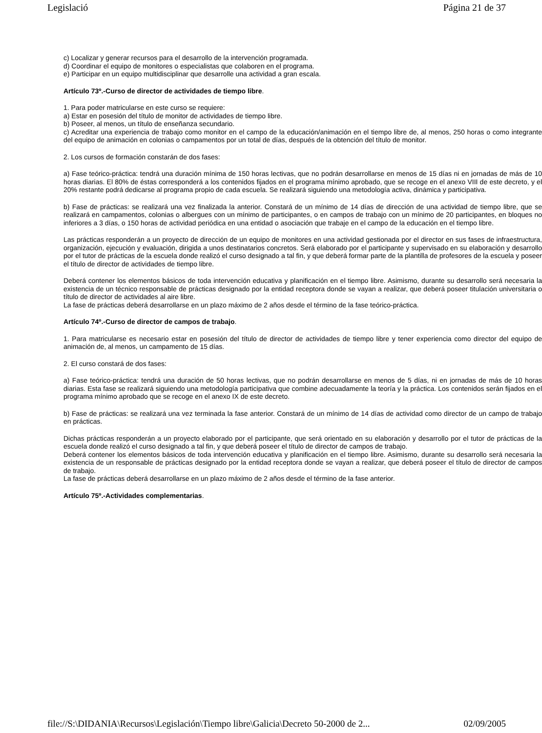Legislació Página 21 de 37
c) Localizar y generar recursos para el desarrollo de la intervención programada.
d) Coordinar el equipo de monitores o especialistas que colaboren en el programa.
e) Participar en un equipo multidisciplinar que desarrolle una actividad a gran escala.
Artículo 73º.-Curso de director de actividades de tiempo libre.
1. Para poder matricularse en este curso se requiere:
a) Estar en posesión del título de monitor de actividades de tiempo libre.
b) Poseer, al menos, un título de enseñanza secundario.
c) Acreditar una experiencia de trabajo como monitor en el campo de la educación/animación en el tiempo libre de, al menos, 250 horas o como integrante del equipo de animación en colonias o campamentos por un total de días, después de la obtención del título de monitor.
2. Los cursos de formación constarán de dos fases:
a) Fase teórico-práctica: tendrá una duración mínima de 150 horas lectivas, que no podrán desarrollarse en menos de 15 días ni en jornadas de más de 10 horas diarias. El 80% de éstas corresponderá a los contenidos fijados en el programa mínimo aprobado, que se recoge en el anexo VIII de este decreto, y el 20% restante podrá dedicarse al programa propio de cada escuela. Se realizará siguiendo una metodología activa, dinámica y participativa.
b) Fase de prácticas: se realizará una vez finalizada la anterior. Constará de un mínimo de 14 días de dirección de una actividad de tiempo libre, que se realizará en campamentos, colonias o albergues con un mínimo de participantes, o en campos de trabajo con un mínimo de 20 participantes, en bloques no inferiores a 3 días, o 150 horas de actividad periódica en una entidad o asociación que trabaje en el campo de la educación en el tiempo libre.
Las prácticas responderán a un proyecto de dirección de un equipo de monitores en una actividad gestionada por el director en sus fases de infraestructura, organización, ejecución y evaluación, dirigida a unos destinatarios concretos. Será elaborado por el participante y supervisado en su elaboración y desarrollo por el tutor de prácticas de la escuela donde realizó el curso designado a tal fin, y que deberá formar parte de la plantilla de profesores de la escuela y poseer el título de director de actividades de tiempo libre.
Deberá contener los elementos básicos de toda intervención educativa y planificación en el tiempo libre. Asimismo, durante su desarrollo será necesaria la existencia de un técnico responsable de prácticas designado por la entidad receptora donde se vayan a realizar, que deberá poseer titulación universitaria o título de director de actividades al aire libre.
La fase de prácticas deberá desarrollarse en un plazo máximo de 2 años desde el término de la fase teórico-práctica.
Artículo 74º.-Curso de director de campos de trabajo.
1. Para matricularse es necesario estar en posesión del título de director de actividades de tiempo libre y tener experiencia como director del equipo de animación de, al menos, un campamento de 15 días.
2. El curso constará de dos fases:
a) Fase teórico-práctica: tendrá una duración de 50 horas lectivas, que no podrán desarrollarse en menos de 5 días, ni en jornadas de más de 10 horas diarias. Esta fase se realizará siguiendo una metodología participativa que combine adecuadamente la teoría y la práctica. Los contenidos serán fijados en el programa mínimo aprobado que se recoge en el anexo IX de este decreto.
b) Fase de prácticas: se realizará una vez terminada la fase anterior. Constará de un mínimo de 14 días de actividad como director de un campo de trabajo en prácticas.
Dichas prácticas responderán a un proyecto elaborado por el participante, que será orientado en su elaboración y desarrollo por el tutor de prácticas de la escuela donde realizó el curso designado a tal fin, y que deberá poseer el título de director de campos de trabajo.
Deberá contener los elementos básicos de toda intervención educativa y planificación en el tiempo libre. Asimismo, durante su desarrollo será necesaria la existencia de un responsable de prácticas designado por la entidad receptora donde se vayan a realizar, que deberá poseer el título de director de campos de trabajo.
La fase de prácticas deberá desarrollarse en un plazo máximo de 2 años desde el término de la fase anterior.
Artículo 75º.-Actividades complementarias.
file://S:\DIDANIA\Recursos\Legislación\Tiempo libre\Galicia\Decreto 50-2000 de 2... 02/09/2005